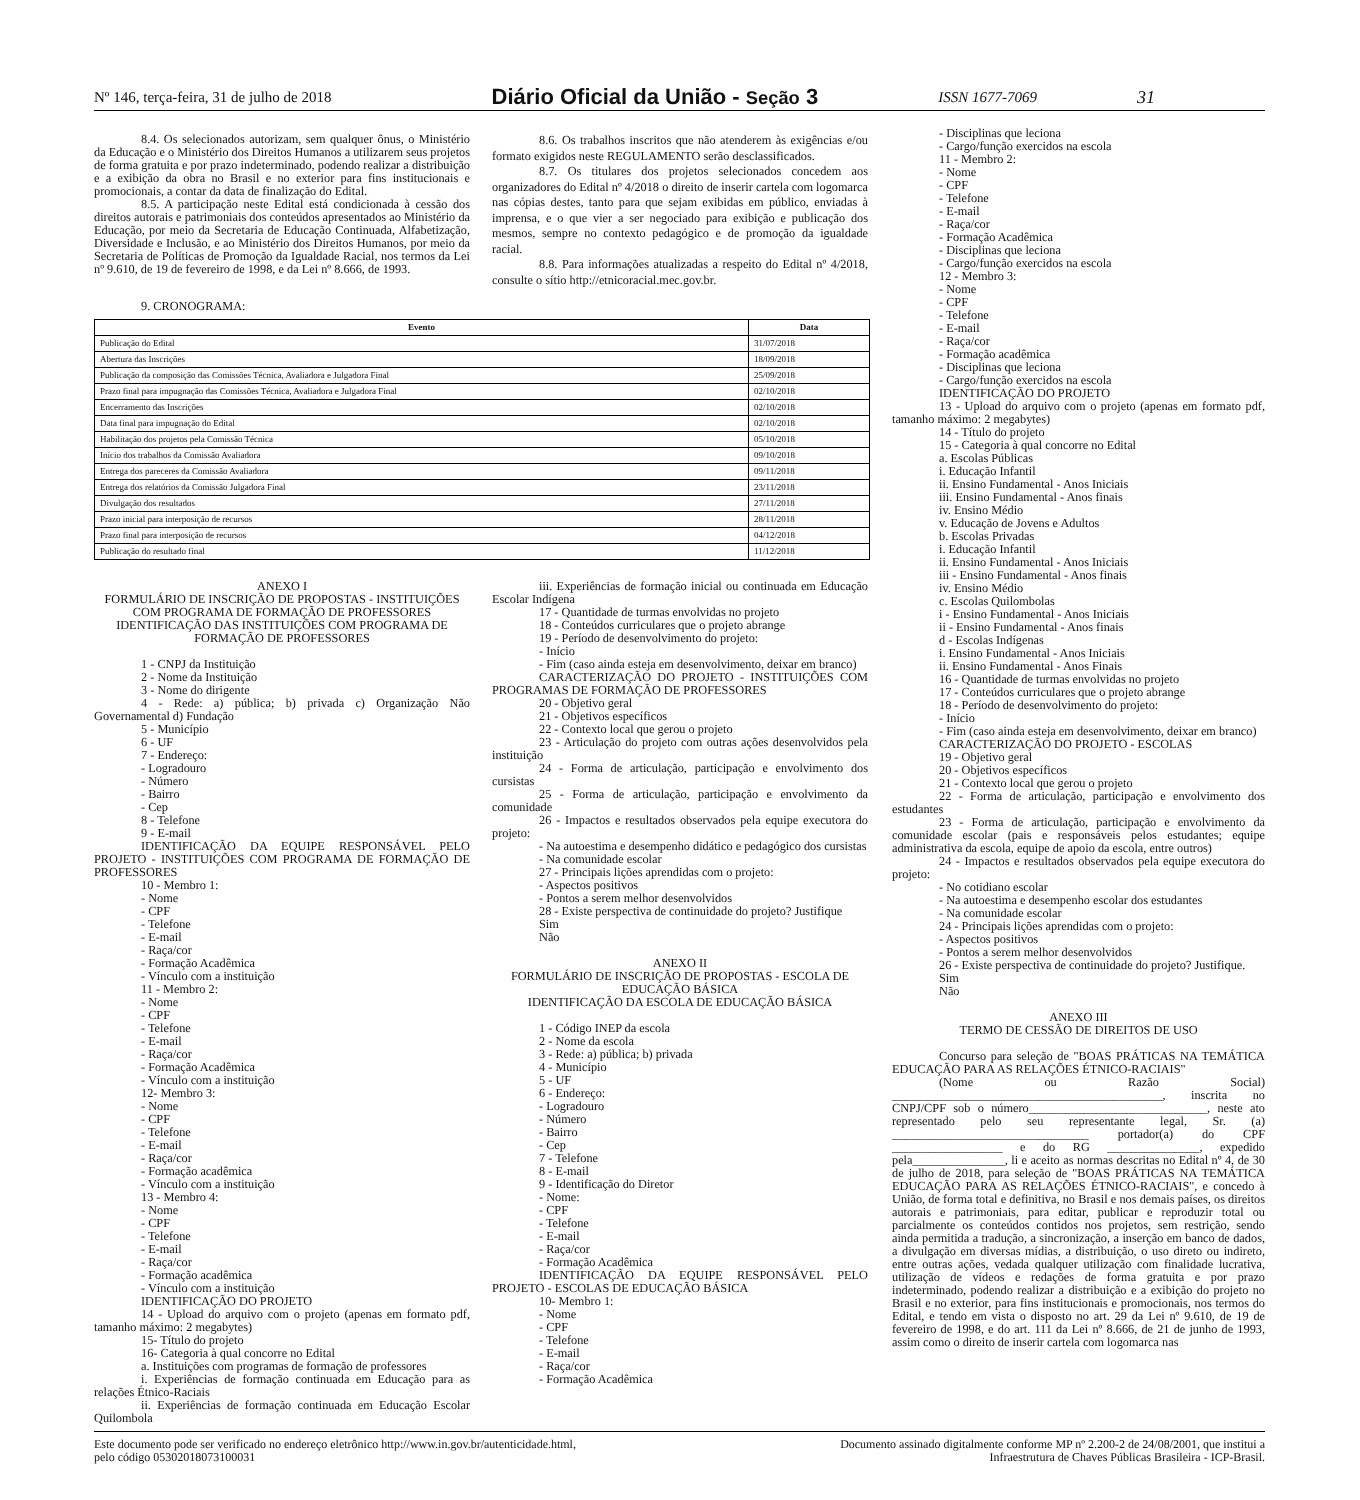Nº 146, terça-feira, 31 de julho de 2018 Diário Oficial da União - Seção 3 ISSN 1677-7069 31
8.4. Os selecionados autorizam, sem qualquer ônus, o Ministério da Educação e o Ministério dos Direitos Humanos a utilizarem seus projetos de forma gratuita e por prazo indeterminado, podendo realizar a distribuição e a exibição da obra no Brasil e no exterior para fins institucionais e promocionais, a contar da data de finalização do Edital.
8.5. A participação neste Edital está condicionada à cessão dos direitos autorais e patrimoniais dos conteúdos apresentados ao Ministério da Educação, por meio da Secretaria de Educação Continuada, Alfabetização, Diversidade e Inclusão, e ao Ministério dos Direitos Humanos, por meio da Secretaria de Políticas de Promoção da Igualdade Racial, nos termos da Lei nº 9.610, de 19 de fevereiro de 1998, e da Lei nº 8.666, de 1993.
8.6. Os trabalhos inscritos que não atenderem às exigências e/ou formato exigidos neste REGULAMENTO serão desclassificados.
8.7. Os titulares dos projetos selecionados concedem aos organizadores do Edital nº 4/2018 o direito de inserir cartela com logomarca nas cópias destes, tanto para que sejam exibidas em público, enviadas à imprensa, e o que vier a ser negociado para exibição e publicação dos mesmos, sempre no contexto pedagógico e de promoção da igualdade racial.
8.8. Para informações atualizadas a respeito do Edital nº 4/2018, consulte o sítio http://etnicoracial.mec.gov.br.
9. CRONOGRAMA:
| Evento | Data |
| --- | --- |
| Publicação do Edital | 31/07/2018 |
| Abertura das Inscrições | 18/09/2018 |
| Publicação da composição das Comissões Técnica, Avaliadora e Julgadora Final | 25/09/2018 |
| Prazo final para impugnação das Comissões Técnica, Avaliadora e Julgadora Final | 02/10/2018 |
| Encerramento das Inscrições | 02/10/2018 |
| Data final para impugnação do Edital | 02/10/2018 |
| Habilitação dos projetos pela Comissão Técnica | 05/10/2018 |
| Início dos trabalhos da Comissão Avaliadora | 09/10/2018 |
| Entrega dos pareceres da Comissão Avaliadora | 09/11/2018 |
| Entrega dos relatórios da Comissão Julgadora Final | 23/11/2018 |
| Divulgação dos resultados | 27/11/2018 |
| Prazo inicial para interposição de recursos | 28/11/2018 |
| Prazo final para interposição de recursos | 04/12/2018 |
| Publicação do resultado final | 11/12/2018 |
ANEXO I
FORMULÁRIO DE INSCRIÇÃO DE PROPOSTAS - INSTITUIÇÕES COM PROGRAMA DE FORMAÇÃO DE PROFESSORES
IDENTIFICAÇÃO DAS INSTITUIÇÕES COM PROGRAMA DE FORMAÇÃO DE PROFESSORES
1 - CNPJ da Instituição
2 - Nome da Instituição
3 - Nome do dirigente
4 - Rede: a) pública; b) privada c) Organização Não Governamental d) Fundação
5 - Município
6 - UF
7 - Endereço:
- Logradouro
- Número
- Bairro
- Cep
8 - Telefone
9 - E-mail
IDENTIFICAÇÃO DA EQUIPE RESPONSÁVEL PELO PROJETO - INSTITUIÇÕES COM PROGRAMA DE FORMAÇÃO DE PROFESSORES
10 - Membro 1:
- Nome
- CPF
- Telefone
- E-mail
- Raça/cor
- Formação Acadêmica
- Vínculo com a instituição
11 - Membro 2:
- Nome
- CPF
- Telefone
- E-mail
- Raça/cor
- Formação Acadêmica
- Vínculo com a instituição
12- Membro 3:
- Nome
- CPF
- Telefone
- E-mail
- Raça/cor
- Formação acadêmica
- Vínculo com a instituição
13 - Membro 4:
- Nome
- CPF
- Telefone
- E-mail
- Raça/cor
- Formação acadêmica
- Vínculo com a instituição
IDENTIFICAÇÃO DO PROJETO
14 - Upload do arquivo com o projeto (apenas em formato pdf, tamanho máximo: 2 megabytes)
15- Título do projeto
16- Categoria à qual concorre no Edital
a. Instituições com programas de formação de professores
i. Experiências de formação continuada em Educação para as relações Étnico-Raciais
ii. Experiências de formação continuada em Educação Escolar Quilombola
iii. Experiências de formação inicial ou continuada em Educação Escolar Indígena
17 - Quantidade de turmas envolvidas no projeto
18 - Conteúdos curriculares que o projeto abrange
19 - Período de desenvolvimento do projeto:
- Início
- Fim (caso ainda esteja em desenvolvimento, deixar em branco)
CARACTERIZAÇÃO DO PROJETO - INSTITUIÇÕES COM PROGRAMAS DE FORMAÇÃO DE PROFESSORES
20 - Objetivo geral
21 - Objetivos específicos
22 - Contexto local que gerou o projeto
23 - Articulação do projeto com outras ações desenvolvidos pela instituição
24 - Forma de articulação, participação e envolvimento dos cursistas
25 - Forma de articulação, participação e envolvimento da comunidade
26 - Impactos e resultados observados pela equipe executora do projeto:
- Na autoestima e desempenho didático e pedagógico dos cursistas
- Na comunidade escolar
27 - Principais lições aprendidas com o projeto:
- Aspectos positivos
- Pontos a serem melhor desenvolvidos
28 - Existe perspectiva de continuidade do projeto? Justifique
Sim
Não
ANEXO II
FORMULÁRIO DE INSCRIÇÃO DE PROPOSTAS - ESCOLA DE EDUCAÇÃO BÁSICA
IDENTIFICAÇÃO DA ESCOLA DE EDUCAÇÃO BÁSICA
1 - Código INEP da escola
2 - Nome da escola
3 - Rede: a) pública; b) privada
4 - Município
5 - UF
6 - Endereço:
- Logradouro
- Número
- Bairro
- Cep
7 - Telefone
8 - E-mail
9 - Identificação do Diretor
- Nome:
- CPF
- Telefone
- E-mail
- Raça/cor
- Formação Acadêmica
IDENTIFICAÇÃO DA EQUIPE RESPONSÁVEL PELO PROJETO - ESCOLAS DE EDUCAÇÃO BÁSICA
10- Membro 1:
- Nome
- CPF
- Telefone
- E-mail
- Raça/cor
- Formação Acadêmica
- Disciplinas que leciona
- Cargo/função exercidos na escola
11 - Membro 2:
- Nome
- CPF
- Telefone
- E-mail
- Raça/cor
- Formação Acadêmica
- Disciplinas que leciona
- Cargo/função exercidos na escola
12 - Membro 3:
- Nome
- CPF
- Telefone
- E-mail
- Raça/cor
- Formação acadêmica
- Disciplinas que leciona
- Cargo/função exercidos na escola
IDENTIFICAÇÃO DO PROJETO
13 - Upload do arquivo com o projeto (apenas em formato pdf, tamanho máximo: 2 megabytes)
14 - Título do projeto
15 - Categoria à qual concorre no Edital
a. Escolas Públicas
i. Educação Infantil
ii. Ensino Fundamental - Anos Iniciais
iii. Ensino Fundamental - Anos finais
iv. Ensino Médio
v. Educação de Jovens e Adultos
b. Escolas Privadas
i. Educação Infantil
ii. Ensino Fundamental - Anos Iniciais
iii - Ensino Fundamental - Anos finais
iv. Ensino Médio
c. Escolas Quilombolas
i - Ensino Fundamental - Anos Iniciais
ii - Ensino Fundamental - Anos finais
d - Escolas Indígenas
i. Ensino Fundamental - Anos Iniciais
ii. Ensino Fundamental - Anos Finais
16 - Quantidade de turmas envolvidas no projeto
17 - Conteúdos curriculares que o projeto abrange
18 - Período de desenvolvimento do projeto:
- Início
- Fim (caso ainda esteja em desenvolvimento, deixar em branco)
CARACTERIZAÇÃO DO PROJETO - ESCOLAS
19 - Objetivo geral
20 - Objetivos específicos
21 - Contexto local que gerou o projeto
22 - Forma de articulação, participação e envolvimento dos estudantes
23 - Forma de articulação, participação e envolvimento da comunidade escolar (pais e responsáveis pelos estudantes; equipe administrativa da escola, equipe de apoio da escola, entre outros)
24 - Impactos e resultados observados pela equipe executora do projeto:
- No cotidiano escolar
- Na autoestima e desempenho escolar dos estudantes
- Na comunidade escolar
24 - Principais lições aprendidas com o projeto:
- Aspectos positivos
- Pontos a serem melhor desenvolvidos
26 - Existe perspectiva de continuidade do projeto? Justifique.
Sim
Não
ANEXO III
TERMO DE CESSÃO DE DIREITOS DE USO
Concurso para seleção de "BOAS PRÁTICAS NA TEMÁTICA EDUCAÇÃO PARA AS RELAÇÕES ÉTNICO-RACIAIS"
(Nome ou Razão Social) ____________________________________________, inscrita no CNPJ/CPF sob o número_____________________________, neste ato representado pelo seu representante legal, Sr. (a) ________________________________ portador(a) do CPF __________________ e do RG _______________, expedido pela_______________, li e aceito as normas descritas no Edital nº 4, de 30 de julho de 2018, para seleção de "BOAS PRÁTICAS NA TEMÁTICA EDUCAÇÃO PARA AS RELAÇÕES ÉTNICO-RACIAIS", e concedo à União, de forma total e definitiva, no Brasil e nos demais países, os direitos autorais e patrimoniais, para editar, publicar e reproduzir total ou parcialmente os conteúdos contidos nos projetos, sem restrição, sendo ainda permitida a tradução, a sincronização, a inserção em banco de dados, a divulgação em diversas mídias, a distribuição, o uso direto ou indireto, entre outras ações, vedada qualquer utilização com finalidade lucrativa, utilização de vídeos e redações de forma gratuita e por prazo indeterminado, podendo realizar a distribuição e a exibição do projeto no Brasil e no exterior, para fins institucionais e promocionais, nos termos do Edital, e tendo em vista o disposto no art. 29 da Lei nº 9.610, de 19 de fevereiro de 1998, e do art. 111 da Lei nº 8.666, de 21 de junho de 1993, assim como o direito de inserir cartela com logomarca nas
Este documento pode ser verificado no endereço eletrônico http://www.in.gov.br/autenticidade.html,
pelo código 05302018073100031 Documento assinado digitalmente conforme MP nº 2.200-2 de 24/08/2001, que institui a
Infraestrutura de Chaves Públicas Brasileira - ICP-Brasil.